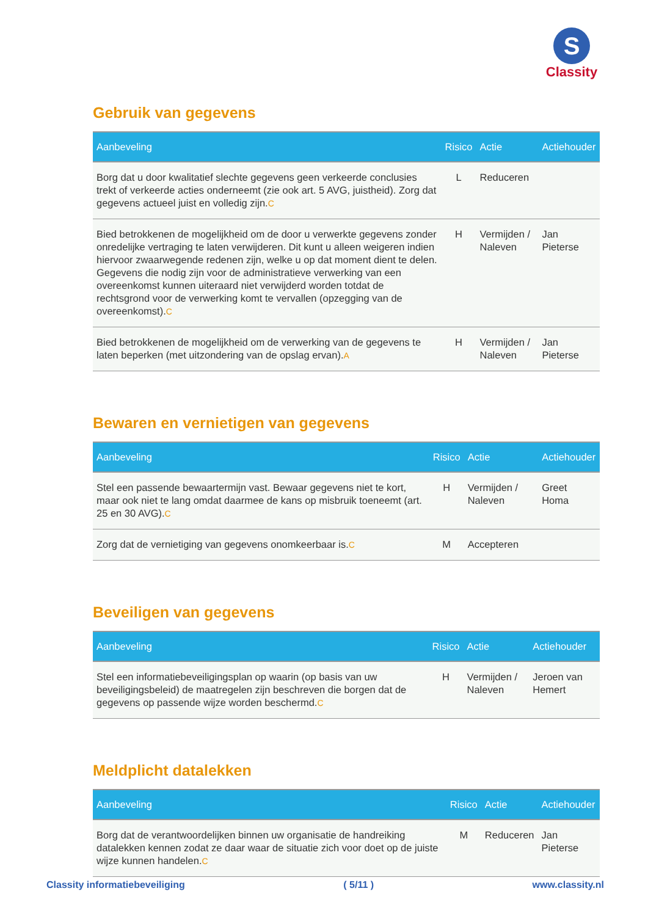S
Classity
Gebruik van gegevens
| Aanbeveling | Risico | Actie | Actiehouder |
| --- | --- | --- | --- |
| Borg dat u door kwalitatief slechte gegevens geen verkeerde conclusies trekt of verkeerde acties onderneemt (zie ook art. 5 AVG, juistheid). Zorg dat gegevens actueel juist en volledig zijn. C | L | Reduceren | |
| Bied betrokkenen de mogelijkheid om de door u verwerkte gegevens zonder onredelijke vertraging te laten verwijderen. Dit kunt u alleen weigeren indien hiervoor zwaarwegende redenen zijn, welke u op dat moment dient te delen. Gegevens die nodig zijn voor de administratieve verwerking van een overeenkomst kunnen uiteraard niet verwijderd worden totdat de rechtsgrond voor de verwerking komt te vervallen (opzegging van de overeenkomst). C | H | Vermijden / Naleven | Jan Pieterse |
| Bied betrokkenen de mogelijkheid om de verwerking van de gegevens te laten beperken (met uitzondering van de opslag ervan). A | H | Vermijden / Naleven | Jan Pieterse |
Bewaren en vernietigen van gegevens
| Aanbeveling | Risico | Actie | Actiehouder |
| --- | --- | --- | --- |
| Stel een passende bewaartermijn vast. Bewaar gegevens niet te kort, maar ook niet te lang omdat daarmee de kans op misbruik toeneemt (art. 25 en 30 AVG). C | H | Vermijden / Naleven | Greet Homa |
| Zorg dat de vernietiging van gegevens onomkeerbaar is. C | M | Accepteren | |
Beveiligen van gegevens
| Aanbeveling | Risico | Actie | Actiehouder |
| --- | --- | --- | --- |
| Stel een informatiebeveiligingsplan op waarin (op basis van uw beveiligingsbeleid) de maatregelen zijn beschreven die borgen dat de gegevens op passende wijze worden beschermd. C | H | Vermijden / Naleven | Jeroen van Hemert |
Meldplicht datalekken
| Aanbeveling | Risico | Actie | Actiehouder |
| --- | --- | --- | --- |
| Borg dat de verantwoordelijken binnen uw organisatie de handreiking datalekken kennen zodat ze daar waar de situatie zich voor doet op de juiste wijze kunnen handelen. C | M | Reduceren | Jan Pieterse |
Classity informatiebeveiliging ( 5/11 ) www.classity.nl